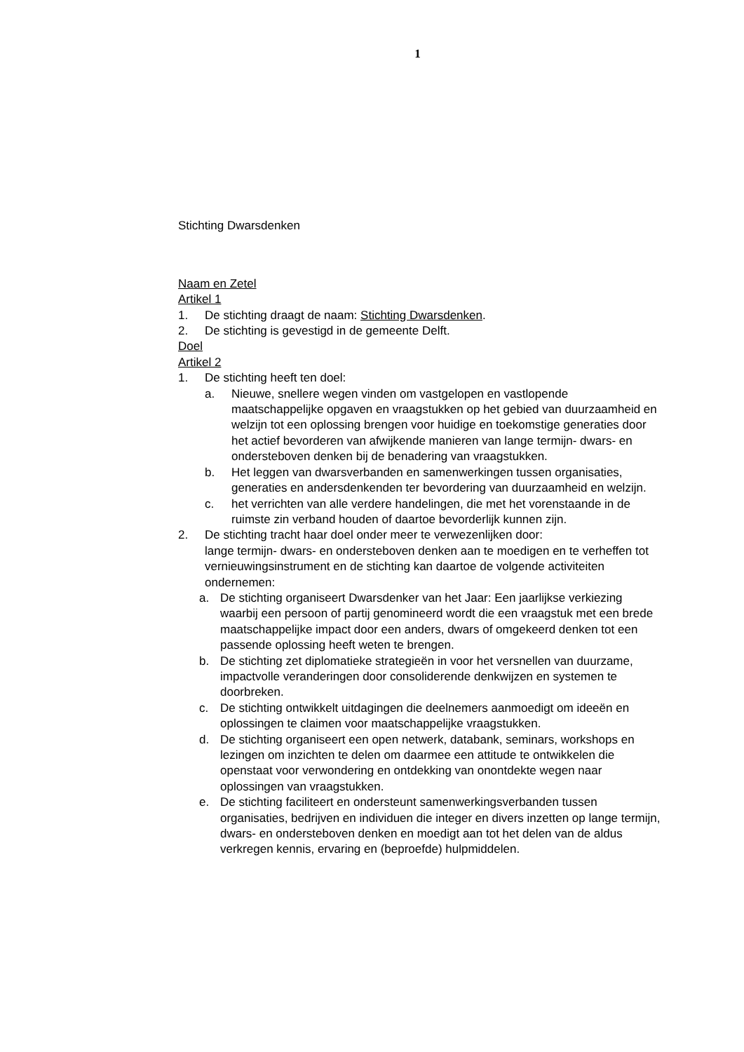1
Stichting Dwarsdenken
Naam en Zetel
Artikel 1
1. De stichting draagt de naam: Stichting Dwarsdenken.
2. De stichting is gevestigd in de gemeente Delft.
Doel
Artikel 2
1. De stichting heeft ten doel:
a. Nieuwe, snellere wegen vinden om vastgelopen en vastlopende maatschappelijke opgaven en vraagstukken op het gebied van duurzaamheid en welzijn tot een oplossing brengen voor huidige en toekomstige generaties door het actief bevorderen van afwijkende manieren van lange termijn- dwars- en ondersteboven denken bij de benadering van vraagstukken.
b. Het leggen van dwarsverbanden en samenwerkingen tussen organisaties, generaties en andersdenkenden ter bevordering van duurzaamheid en welzijn.
c. het verrichten van alle verdere handelingen, die met het vorenstaande in de ruimste zin verband houden of daartoe bevorderlijk kunnen zijn.
2. De stichting tracht haar doel onder meer te verwezenlijken door:
lange termijn- dwars- en ondersteboven denken aan te moedigen en te verheffen tot vernieuwingsinstrument en de stichting kan daartoe de volgende activiteiten ondernemen:
a. De stichting organiseert Dwarsdenker van het Jaar: Een jaarlijkse verkiezing waarbij een persoon of partij genomineerd wordt die een vraagstuk met een brede maatschappelijke impact door een anders, dwars of omgekeerd denken tot een passende oplossing heeft weten te brengen.
b. De stichting zet diplomatieke strategieën in voor het versnellen van duurzame, impactvolle veranderingen door consoliderende denkwijzen en systemen te doorbreken.
c. De stichting ontwikkelt uitdagingen die deelnemers aanmoedigt om ideeën en oplossingen te claimen voor maatschappelijke vraagstukken.
d. De stichting organiseert een open netwerk, databank, seminars, workshops en lezingen om inzichten te delen om daarmee een attitude te ontwikkelen die openstaat voor verwondering en ontdekking van onontdekte wegen naar oplossingen van vraagstukken.
e. De stichting faciliteert en ondersteunt samenwerkingsverbanden tussen organisaties, bedrijven en individuen die integer en divers inzetten op lange termijn, dwars- en ondersteboven denken en moedigt aan tot het delen van de aldus verkregen kennis, ervaring en (beproefde) hulpmiddelen.